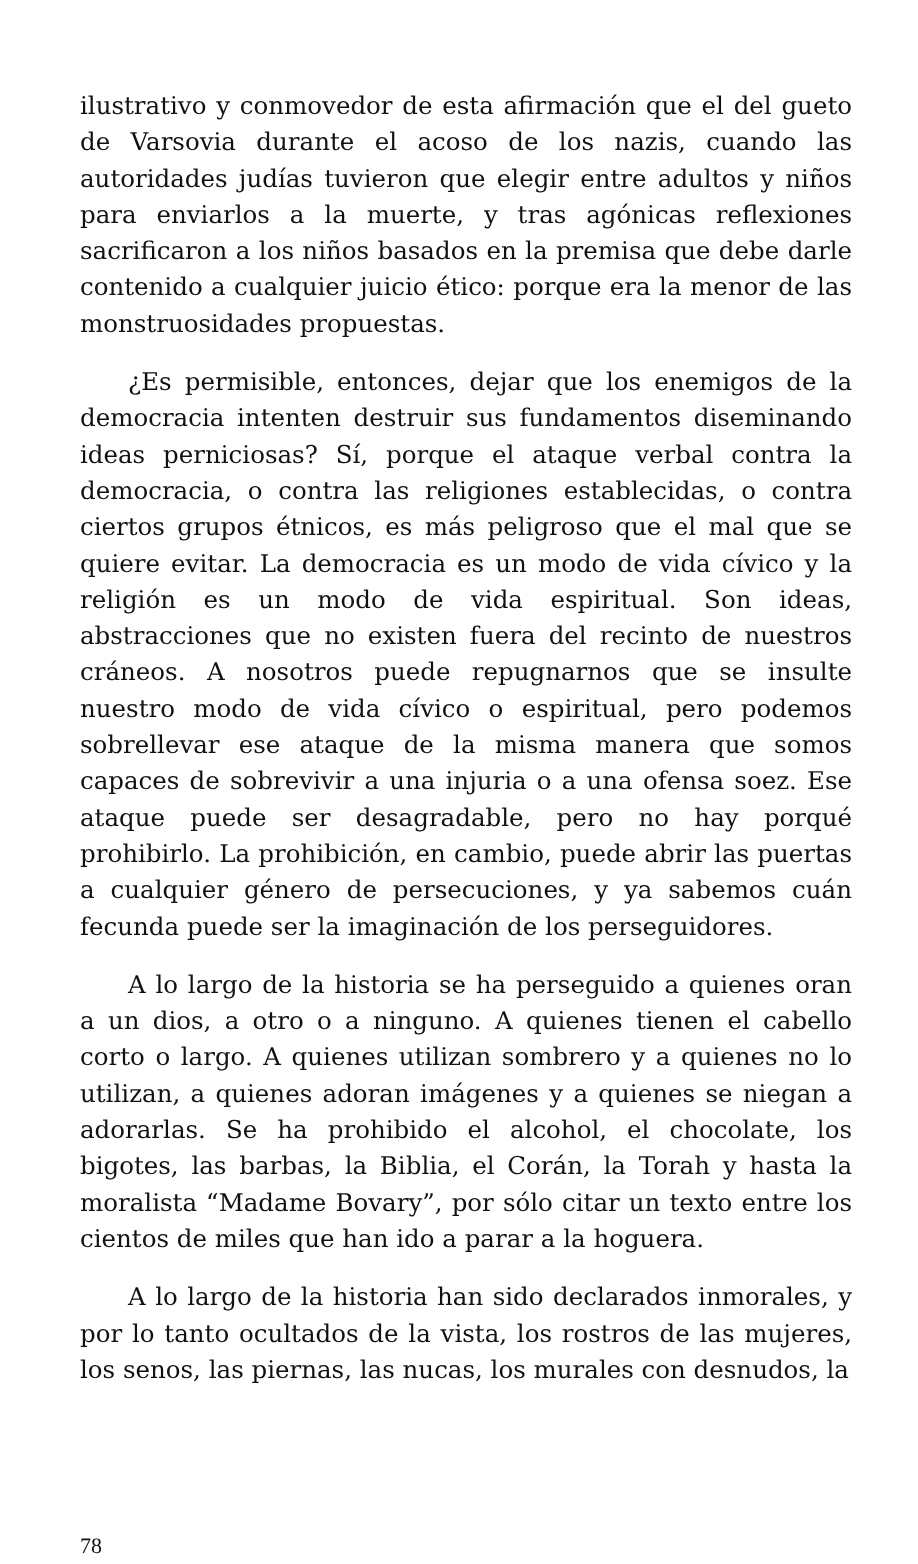ilustrativo y conmovedor de esta afirmación que el del gueto de Varsovia durante el acoso de los nazis, cuando las autoridades judías tuvieron que elegir entre adultos y niños para enviarlos a la muerte, y tras agónicas reflexiones sacrificaron a los niños basados en la premisa que debe darle contenido a cualquier juicio ético: porque era la menor de las monstruosidades propuestas.
¿Es permisible, entonces, dejar que los enemigos de la democracia intenten destruir sus fundamentos diseminando ideas perniciosas? Sí, porque el ataque verbal contra la democracia, o contra las religiones establecidas, o contra ciertos grupos étnicos, es más peligroso que el mal que se quiere evitar. La democracia es un modo de vida cívico y la religión es un modo de vida espiritual. Son ideas, abstracciones que no existen fuera del recinto de nuestros cráneos. A nosotros puede repugnarnos que se insulte nuestro modo de vida cívico o espiritual, pero podemos sobrellevar ese ataque de la misma manera que somos capaces de sobrevivir a una injuria o a una ofensa soez. Ese ataque puede ser desagradable, pero no hay porqué prohibirlo. La prohibición, en cambio, puede abrir las puertas a cualquier género de persecuciones, y ya sabemos cuán fecunda puede ser la imaginación de los perseguidores.
A lo largo de la historia se ha perseguido a quienes oran a un dios, a otro o a ninguno. A quienes tienen el cabello corto o largo. A quienes utilizan sombrero y a quienes no lo utilizan, a quienes adoran imágenes y a quienes se niegan a adorarlas. Se ha prohibido el alcohol, el chocolate, los bigotes, las barbas, la Biblia, el Corán, la Torah y hasta la moralista “Madame Bovary”, por sólo citar un texto entre los cientos de miles que han ido a parar a la hoguera.
A lo largo de la historia han sido declarados inmorales, y por lo tanto ocultados de la vista, los rostros de las mujeres, los senos, las piernas, las nucas, los murales con desnudos, la
78